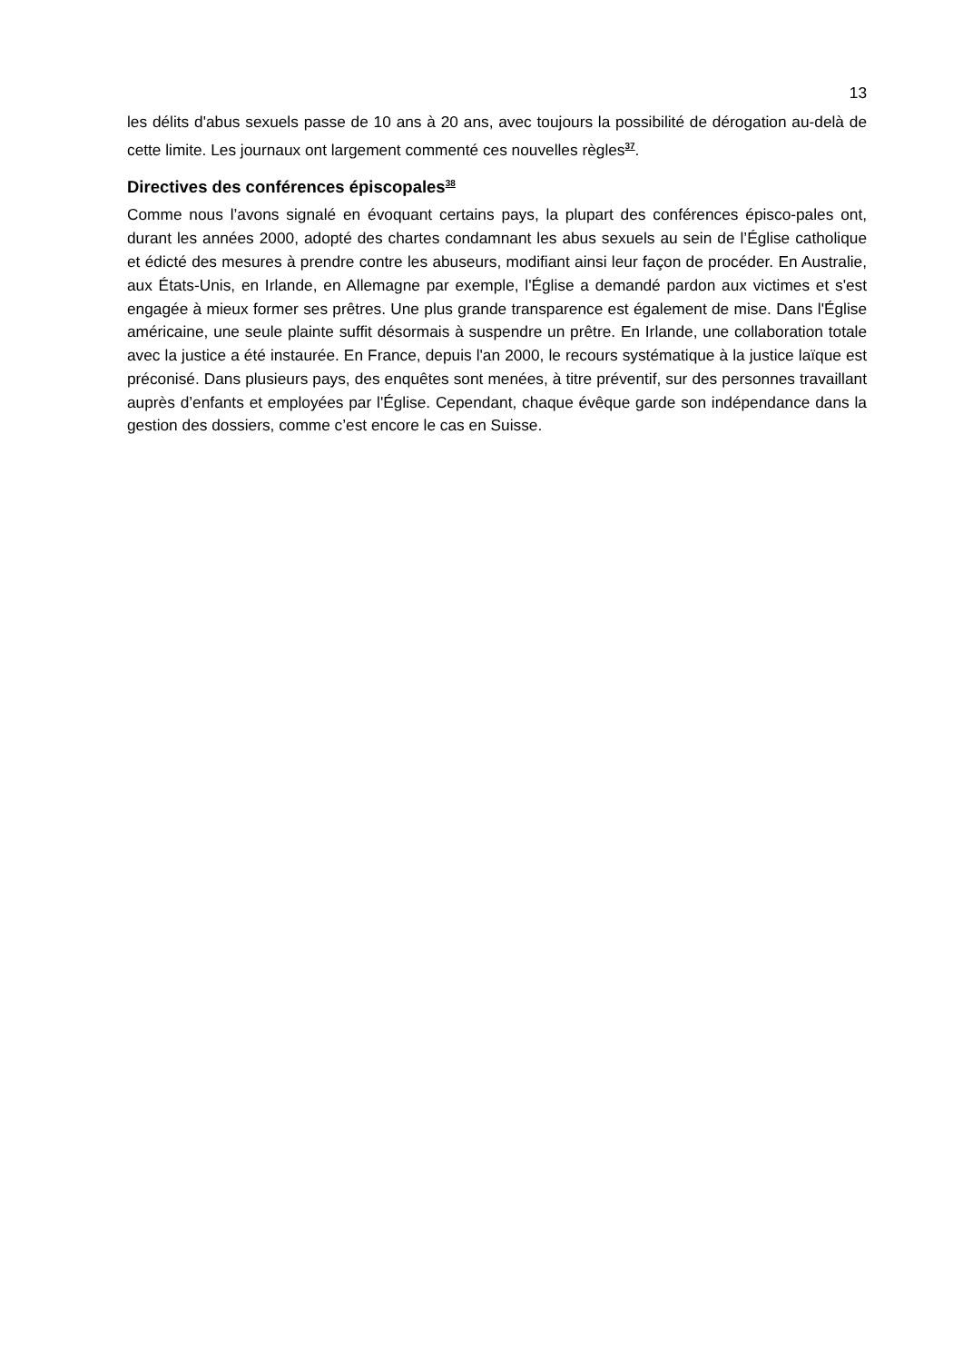13
les délits d'abus sexuels passe de 10 ans à 20 ans, avec toujours la possibilité de dérogation au-delà de cette limite. Les journaux ont largement commenté ces nouvelles règles<sup>37</sup>.
Directives des conférences épiscopales<sup>38</sup>
Comme nous l’avons signalé en évoquant certains pays, la plupart des conférences épisco-pales ont, durant les années 2000, adopté des chartes condamnant les abus sexuels au sein de l’Église catholique et édicté des mesures à prendre contre les abuseurs, modifiant ainsi leur façon de procéder. En Australie, aux États-Unis, en Irlande, en Allemagne par exemple, l'Église a demandé pardon aux victimes et s'est engagée à mieux former ses prêtres. Une plus grande transparence est également de mise. Dans l'Église américaine, une seule plainte suffit désormais à suspendre un prêtre. En Irlande, une collaboration totale avec la justice a été instaurée. En France, depuis l'an 2000, le recours systématique à la justice laïque est préconisé. Dans plusieurs pays, des enquêtes sont menées, à titre préventif, sur des personnes travaillant auprès d’enfants et employées par l'Église. Cependant, chaque évêque garde son indépendance dans la gestion des dossiers, comme c’est encore le cas en Suisse.